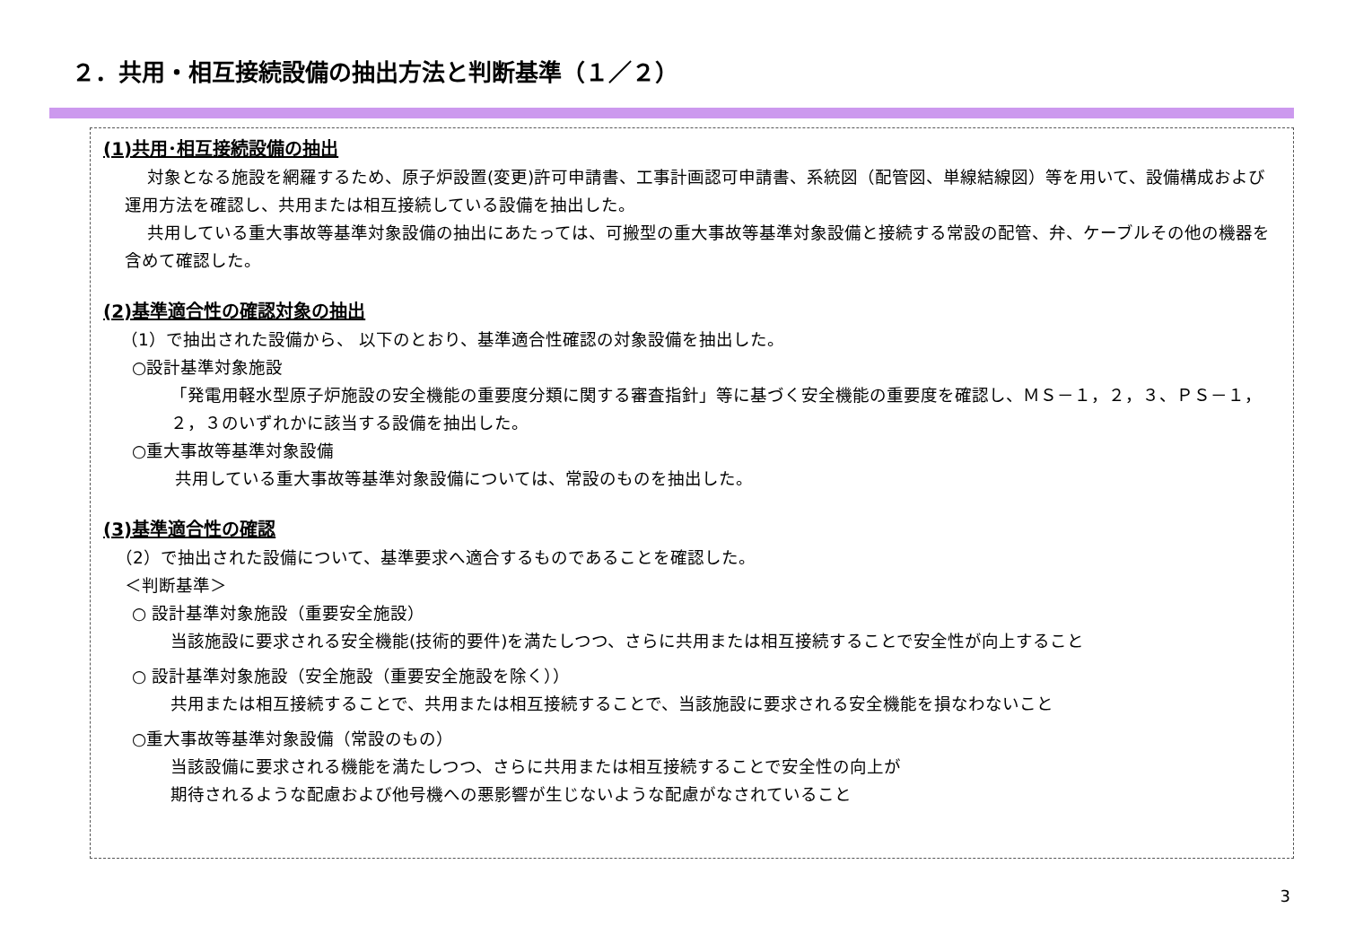２．共用・相互接続設備の抽出方法と判断基準（１／２）
(1)共用･相互接続設備の抽出
　 対象となる施設を網羅するため、原子炉設置(変更)許可申請書、工事計画認可申請書、系統図（配管図、単線結線図）等を用いて、設備構成および運用方法を確認し、共用または相互接続している設備を抽出した。
　 共用している重大事故等基準対象設備の抽出にあたっては、可搬型の重大事故等基準対象設備と接続する常設の配管、弁、ケーブルその他の機器を含めて確認した。
(2)基準適合性の確認対象の抽出
（1）で抽出された設備から、 以下のとおり、基準適合性確認の対象設備を抽出した。
○設計基準対象施設
「発電用軽水型原子炉施設の安全機能の重要度分類に関する審査指針」等に基づく安全機能の重要度を確認し、ＭＳ－１，２，３、ＰＳ－１，２，３のいずれかに該当する設備を抽出した。
○重大事故等基準対象設備
共用している重大事故等基準対象設備については、常設のものを抽出した。
(3)基準適合性の確認
（2）で抽出された設備について、基準要求へ適合するものであることを確認した。
＜判断基準＞
○ 設計基準対象施設（重要安全施設）
当該施設に要求される安全機能(技術的要件)を満たしつつ、さらに共用または相互接続することで安全性が向上すること
○ 設計基準対象施設（安全施設（重要安全施設を除く））
共用または相互接続することで、共用または相互接続することで、当該施設に要求される安全機能を損なわないこと
○重大事故等基準対象設備（常設のもの）
当該設備に要求される機能を満たしつつ、さらに共用または相互接続することで安全性の向上が
期待されるような配慮および他号機への悪影響が生じないような配慮がなされていること
3